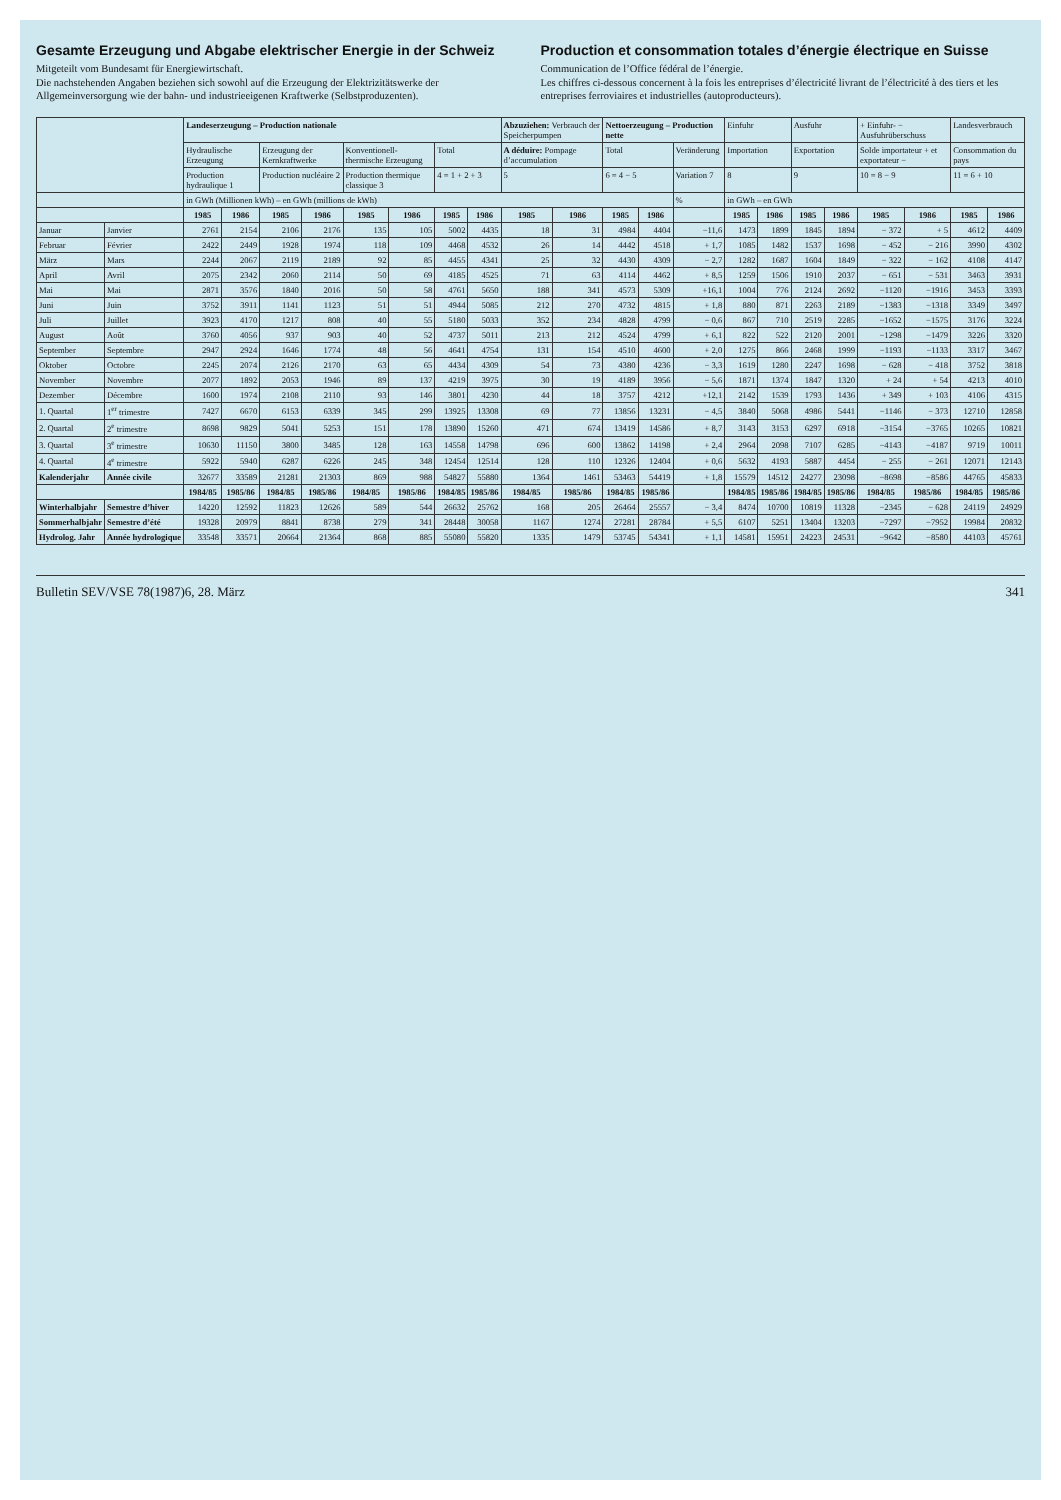Gesamte Erzeugung und Abgabe elektrischer Energie in der Schweiz
Mitgeteilt vom Bundesamt für Energiewirtschaft.
Die nachstehenden Angaben beziehen sich sowohl auf die Erzeugung der Elektrizitätswerke der Allgemeinversorgung wie der bahn- und industrieeigenen Kraftwerke (Selbstproduzenten).
Production et consommation totales d’énergie électrique en Suisse
Communication de l’Office fédéral de l’énergie.
Les chiffres ci-dessous concernent à la fois les entreprises d’électricité livrant de l’électricité à des tiers et les entreprises ferroviaires et industrielles (autoproducteurs).
| | | Landeserzeugung – Production nationale | | | | | | | | Abzuziehen: Verbrauch der Speicherpumpen | | Nettoerzeugung – Production nette | | | Einfuhr | | Ausfuhr | | + Einfuhr- − Ausfuhrüberschuss | | Landesverbrauch | |
| --- | --- | --- | --- | --- | --- | --- | --- | --- | --- | --- | --- | --- | --- | --- | --- | --- | --- | --- | --- | --- | --- | --- |
| | | Hydraulische Erzeugung | | Erzeugung der Kernkraftwerke | | Konventionell-thermische Erzeugung | | Total | | A déduire: Pompage d’accumulation | | Total | | Veränderung | Importation | | Exportation | | Solde importateur + et exportateur − | | Consommation du pays | |
| | | Production hydraulique 1 | | Production nucléaire 2 | | Production thermique classique 3 | | 4 = 1 + 2 + 3 | | 5 | | 6 = 4 − 5 | | Variation 7 | 8 | | 9 | | 10 = 8 − 9 | | 11 = 6 + 10 | |
| | | in GWh (Millionen kWh) – en GWh (millions de kWh) | | | | | | | | | | | | % | in GWh – en GWh | | | | | | | |
| | | 1985 | 1986 | 1985 | 1986 | 1985 | 1986 | 1985 | 1986 | 1985 | 1986 | 1985 | 1986 | | 1985 | 1986 | 1985 | 1986 | 1985 | 1986 | 1985 | 1986 |
| Januar | Janvier | 2761 | 2154 | 2106 | 2176 | 135 | 105 | 5002 | 4435 | 18 | 31 | 4984 | 4404 | −11,6 | 1473 | 1899 | 1845 | 1894 | − 372 | + 5 | 4612 | 4409 |
| Februar | Février | 2422 | 2449 | 1928 | 1974 | 118 | 109 | 4468 | 4532 | 26 | 14 | 4442 | 4518 | + 1,7 | 1085 | 1482 | 1537 | 1698 | − 452 | − 216 | 3990 | 4302 |
| März | Mars | 2244 | 2067 | 2119 | 2189 | 92 | 85 | 4455 | 4341 | 25 | 32 | 4430 | 4309 | − 2,7 | 1282 | 1687 | 1604 | 1849 | − 322 | − 162 | 4108 | 4147 |
| April | Avril | 2075 | 2342 | 2060 | 2114 | 50 | 69 | 4185 | 4525 | 71 | 63 | 4114 | 4462 | + 8,5 | 1259 | 1506 | 1910 | 2037 | − 651 | − 531 | 3463 | 3931 |
| Mai | Mai | 2871 | 3576 | 1840 | 2016 | 50 | 58 | 4761 | 5650 | 188 | 341 | 4573 | 5309 | +16,1 | 1004 | 776 | 2124 | 2692 | −1120 | −1916 | 3453 | 3393 |
| Juni | Juin | 3752 | 3911 | 1141 | 1123 | 51 | 51 | 4944 | 5085 | 212 | 270 | 4732 | 4815 | + 1,8 | 880 | 871 | 2263 | 2189 | −1383 | −1318 | 3349 | 3497 |
| Juli | Juillet | 3923 | 4170 | 1217 | 808 | 40 | 55 | 5180 | 5033 | 352 | 234 | 4828 | 4799 | − 0,6 | 867 | 710 | 2519 | 2285 | −1652 | −1575 | 3176 | 3224 |
| August | Août | 3760 | 4056 | 937 | 903 | 40 | 52 | 4737 | 5011 | 213 | 212 | 4524 | 4799 | + 6,1 | 822 | 522 | 2120 | 2001 | −1298 | −1479 | 3226 | 3320 |
| September | Septembre | 2947 | 2924 | 1646 | 1774 | 48 | 56 | 4641 | 4754 | 131 | 154 | 4510 | 4600 | + 2,0 | 1275 | 866 | 2468 | 1999 | −1193 | −1133 | 3317 | 3467 |
| Oktober | Octobre | 2245 | 2074 | 2126 | 2170 | 63 | 65 | 4434 | 4309 | 54 | 73 | 4380 | 4236 | − 3,3 | 1619 | 1280 | 2247 | 1698 | − 628 | − 418 | 3752 | 3818 |
| November | Novembre | 2077 | 1892 | 2053 | 1946 | 89 | 137 | 4219 | 3975 | 30 | 19 | 4189 | 3956 | − 5,6 | 1871 | 1374 | 1847 | 1320 | + 24 | + 54 | 4213 | 4010 |
| Dezember | Décembre | 1600 | 1974 | 2108 | 2110 | 93 | 146 | 3801 | 4230 | 44 | 18 | 3757 | 4212 | +12,1 | 2142 | 1539 | 1793 | 1436 | + 349 | + 103 | 4106 | 4315 |
| 1. Quartal | 1<sup>er</sup> trimestre | 7427 | 6670 | 6153 | 6339 | 345 | 299 | 13925 | 13308 | 69 | 77 | 13856 | 13231 | − 4,5 | 3840 | 5068 | 4986 | 5441 | −1146 | − 373 | 12710 | 12858 |
| 2. Quartal | 2<sup>e</sup> trimestre | 8698 | 9829 | 5041 | 5253 | 151 | 178 | 13890 | 15260 | 471 | 674 | 13419 | 14586 | + 8,7 | 3143 | 3153 | 6297 | 6918 | −3154 | −3765 | 10265 | 10821 |
| 3. Quartal | 3<sup>e</sup> trimestre | 10630 | 11150 | 3800 | 3485 | 128 | 163 | 14558 | 14798 | 696 | 600 | 13862 | 14198 | + 2,4 | 2964 | 2098 | 7107 | 6285 | −4143 | −4187 | 9719 | 10011 |
| 4. Quartal | 4<sup>e</sup> trimestre | 5922 | 5940 | 6287 | 6226 | 245 | 348 | 12454 | 12514 | 128 | 110 | 12326 | 12404 | + 0,6 | 5632 | 4193 | 5887 | 4454 | − 255 | − 261 | 12071 | 12143 |
| Kalenderjahr | Année civile | 32677 | 33589 | 21281 | 21303 | 869 | 988 | 54827 | 55880 | 1364 | 1461 | 53463 | 54419 | + 1,8 | 15579 | 14512 | 24277 | 23098 | −8698 | −8586 | 44765 | 45833 |
| | | 1984/85 | 1985/86 | 1984/85 | 1985/86 | 1984/85 | 1985/86 | 1984/85 | 1985/86 | 1984/85 | 1985/86 | 1984/85 | 1985/86 | | 1984/85 | 1985/86 | 1984/85 | 1985/86 | 1984/85 | 1985/86 | 1984/85 | 1985/86 |
| Winterhalbjahr | Semestre d’hiver | 14220 | 12592 | 11823 | 12626 | 589 | 544 | 26632 | 25762 | 168 | 205 | 26464 | 25557 | − 3,4 | 8474 | 10700 | 10819 | 11328 | −2345 | − 628 | 24119 | 24929 |
| Sommerhalbjahr | Semestre d’été | 19328 | 20979 | 8841 | 8738 | 279 | 341 | 28448 | 30058 | 1167 | 1274 | 27281 | 28784 | + 5,5 | 6107 | 5251 | 13404 | 13203 | −7297 | −7952 | 19984 | 20832 |
| Hydrolog. Jahr | Année hydrologique | 33548 | 33571 | 20664 | 21364 | 868 | 885 | 55080 | 55820 | 1335 | 1479 | 53745 | 54341 | + 1,1 | 14581 | 15951 | 24223 | 24531 | −9642 | −8580 | 44103 | 45761 |
Bulletin SEV/VSE 78(1987)6, 28. März 341